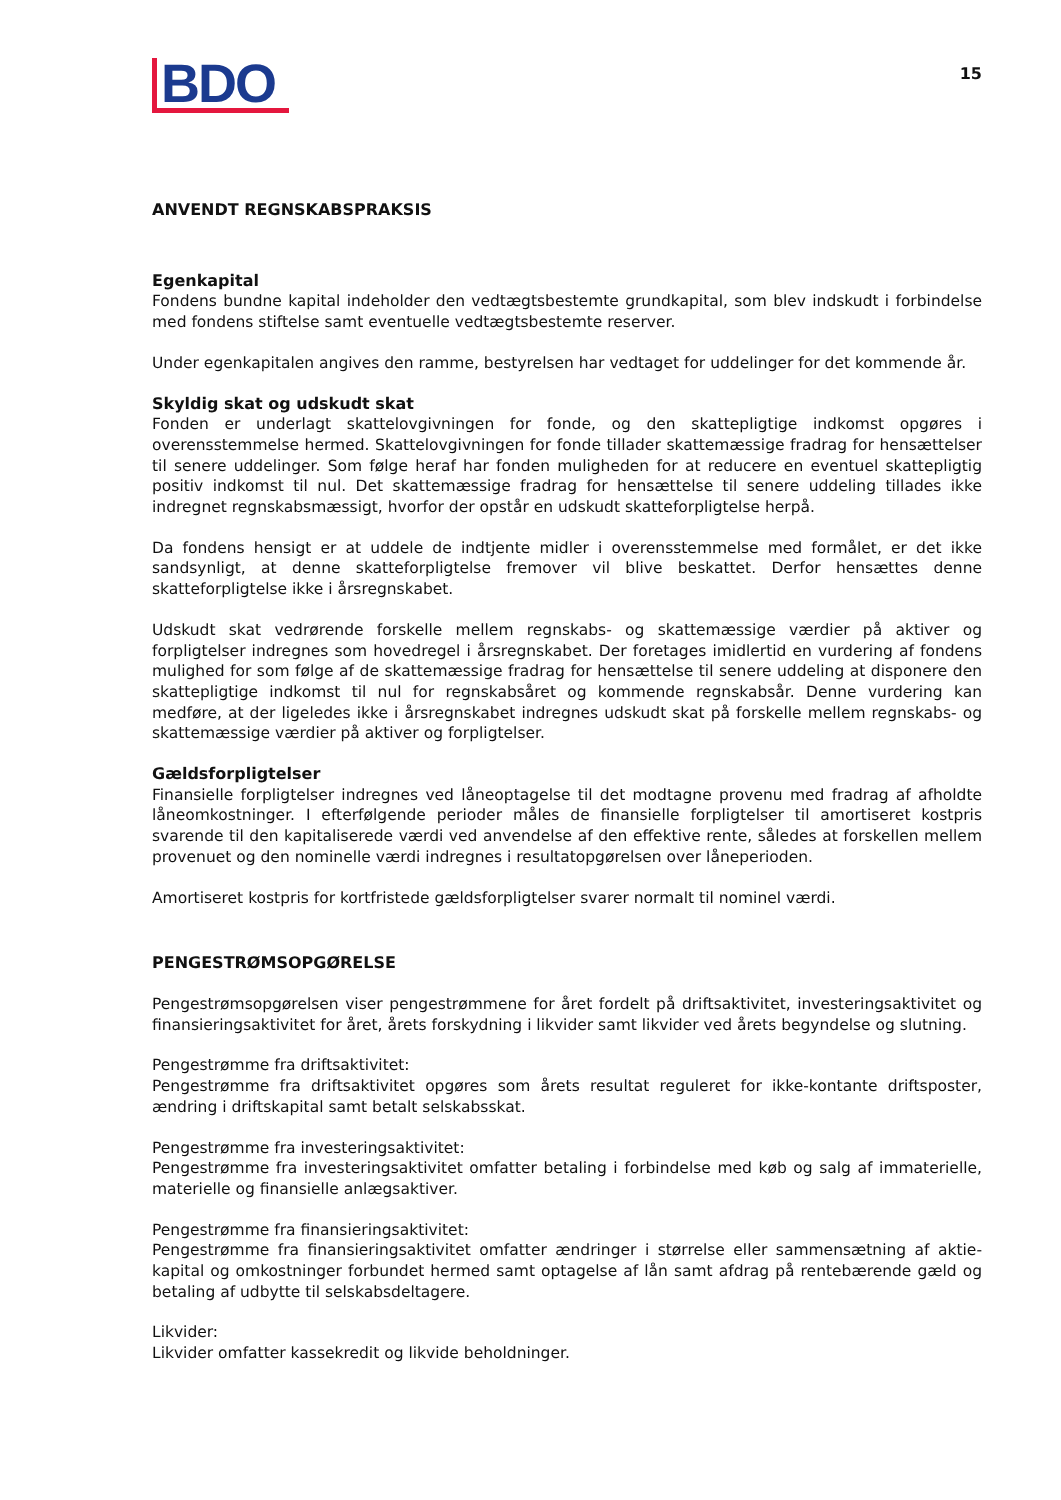BDO
15
ANVENDT REGNSKABSPRAKSIS
Egenkapital
Fondens bundne kapital indeholder den vedtægtsbestemte grundkapital, som blev indskudt i forbindelse med fondens stiftelse samt eventuelle vedtægtsbestemte reserver.
Under egenkapitalen angives den ramme, bestyrelsen har vedtaget for uddelinger for det kommende år.
Skyldig skat og udskudt skat
Fonden er underlagt skattelovgivningen for fonde, og den skattepligtige indkomst opgøres i overensstemmelse hermed. Skattelovgivningen for fonde tillader skattemæssige fradrag for hensættelser til senere uddelinger. Som følge heraf har fonden muligheden for at reducere en eventuel skattepligtig positiv indkomst til nul. Det skattemæssige fradrag for hensættelse til senere uddeling tillades ikke indregnet regnskabsmæssigt, hvorfor der opstår en udskudt skatteforpligtelse herpå.
Da fondens hensigt er at uddele de indtjente midler i overensstemmelse med formålet, er det ikke sandsynligt, at denne skatteforpligtelse fremover vil blive beskattet. Derfor hensættes denne skatteforpligtelse ikke i årsregnskabet.
Udskudt skat vedrørende forskelle mellem regnskabs- og skattemæssige værdier på aktiver og forpligtelser indregnes som hovedregel i årsregnskabet. Der foretages imidlertid en vurdering af fondens mulighed for som følge af de skattemæssige fradrag for hensættelse til senere uddeling at disponere den skattepligtige indkomst til nul for regnskabsåret og kommende regnskabsår. Denne vurdering kan medføre, at der ligeledes ikke i årsregnskabet indregnes udskudt skat på forskelle mellem regnskabs- og skattemæssige værdier på aktiver og forpligtelser.
Gældsforpligtelser
Finansielle forpligtelser indregnes ved låneoptagelse til det modtagne provenu med fradrag af afholdte låneomkostninger. I efterfølgende perioder måles de finansielle forpligtelser til amortiseret kostpris svarende til den kapitaliserede værdi ved anvendelse af den effektive rente, således at forskellen mellem provenuet og den nominelle værdi indregnes i resultatopgørelsen over låneperioden.
Amortiseret kostpris for kortfristede gældsforpligtelser svarer normalt til nominel værdi.
PENGESTRØMSOPGØRELSE
Pengestrømsopgørelsen viser pengestrømmene for året fordelt på driftsaktivitet, investeringsaktivitet og finansieringsaktivitet for året, årets forskydning i likvider samt likvider ved årets begyndelse og slutning.
Pengestrømme fra driftsaktivitet:
Pengestrømme fra driftsaktivitet opgøres som årets resultat reguleret for ikke-kontante driftsposter, ændring i driftskapital samt betalt selskabsskat.
Pengestrømme fra investeringsaktivitet:
Pengestrømme fra investeringsaktivitet omfatter betaling i forbindelse med køb og salg af immate­rielle, materielle og finansielle anlægsaktiver.
Pengestrømme fra finansieringsaktivitet:
Pengestrømme fra finansieringsaktivitet omfatter ændringer i størrelse eller sammensætning af aktie­kapital og omkostninger forbundet hermed samt optagelse af lån samt afdrag på rentebærende gæld og betaling af udbytte til selskabsdeltagere.
Likvider:
Likvider omfatter kassekredit og likvide beholdninger.